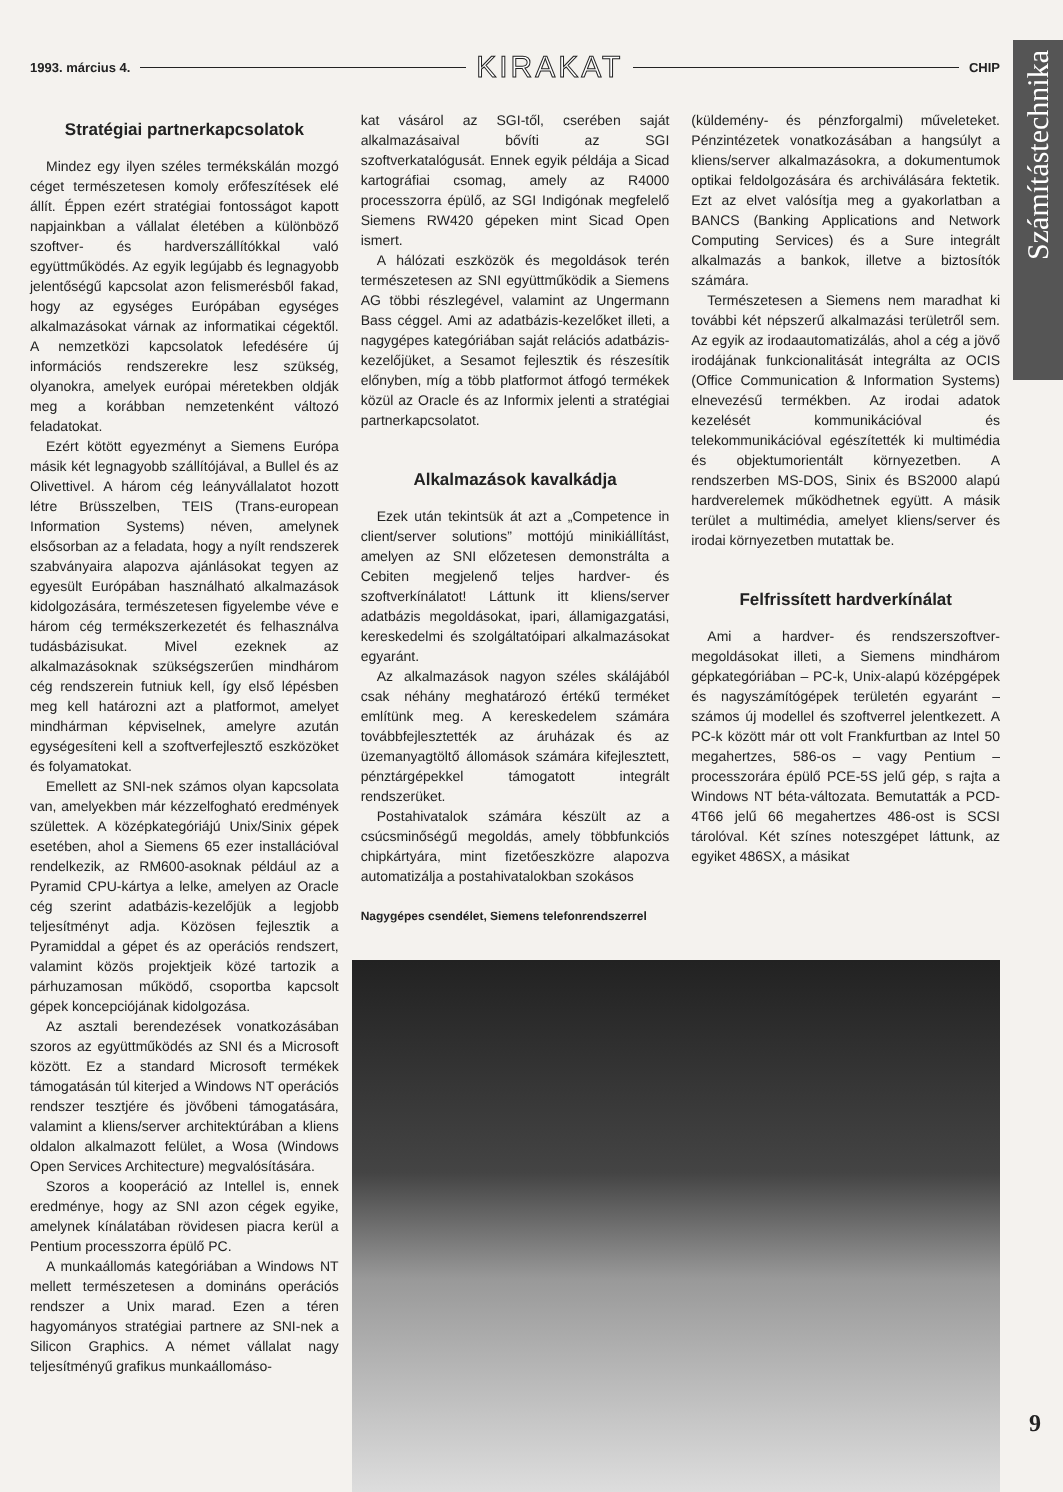1993. március 4. KIRAKAT CHIP
Számítástechnika
Stratégiai partnerkapcsolatok
Mindez egy ilyen széles termékskálán mozgó céget természetesen komoly erőfeszítések elé állít. Éppen ezért stratégiai fontosságot kapott napjainkban a vállalat életében a különböző szoftver- és hardverszállítókkal való együttműködés. Az egyik legújabb és legnagyobb jelentőségű kapcsolat azon felismerésből fakad, hogy az egységes Európában egységes alkalmazásokat várnak az informatikai cégektől. A nemzetközi kapcsolatok lefedésére új információs rendszerekre lesz szükség, olyanokra, amelyek európai méretekben oldják meg a korábban nemzetenként változó feladatokat.
Ezért kötött egyezményt a Siemens Európa másik két legnagyobb szállítójával, a Bullel és az Olivettivel. A három cég leányvállalatot hozott létre Brüsszelben, TEIS (Trans-european Information Systems) néven, amelynek elsősorban az a feladata, hogy a nyílt rendszerek szabványaira alapozva ajánlásokat tegyen az egyesült Európában használható alkalmazások kidolgozására, természetesen figyelembe véve e három cég termékszerkezetét és felhasználva tudásbázisukat. Mivel ezeknek az alkalmazásoknak szükségszerűen mindhárom cég rendszerein futniuk kell, így első lépésben meg kell határozni azt a platformot, amelyet mindhárman képviselnek, amelyre azután egységesíteni kell a szoftverfejlesztő eszközöket és folyamatokat.
Emellett az SNI-nek számos olyan kapcsolata van, amelyekben már kézzelfogható eredmények születtek. A középkategóriájú Unix/Sinix gépek esetében, ahol a Siemens 65 ezer installációval rendelkezik, az RM600-asoknak például az a Pyramid CPU-kártya a lelke, amelyen az Oracle cég szerint adatbázis-kezelőjük a legjobb teljesítményt adja. Közösen fejlesztik a Pyramiddal a gépet és az operációs rendszert, valamint közös projektjeik közé tartozik a párhuzamosan működő, csoportba kapcsolt gépek koncepciójának kidolgozása.
Az asztali berendezések vonatkozásában szoros az együttműködés az SNI és a Microsoft között. Ez a standard Microsoft termékek támogatásán túl kiterjed a Windows NT operációs rendszer tesztjére és jövőbeni támogatására, valamint a kliens/server architektúrában a kliens oldalon alkalmazott felület, a Wosa (Windows Open Services Architecture) megvalósítására.
Szoros a kooperáció az Intellel is, ennek eredménye, hogy az SNI azon cégek egyike, amelynek kínálatában rövidesen piacra kerül a Pentium processzorra épülő PC.
A munkaállomás kategóriában a Windows NT mellett természetesen a domináns operációs rendszer a Unix marad. Ezen a téren hagyományos stratégiai partnere az SNI-nek a Silicon Graphics. A német vállalat nagy teljesítményű grafikus munkaállomáso-
kat vásárol az SGI-től, cserében saját alkalmazásaival bővíti az SGI szoftverkatalógusát. Ennek egyik példája a Sicad kartográfiai csomag, amely az R4000 processzorra épülő, az SGI Indigónak megfelelő Siemens RW420 gépeken mint Sicad Open ismert.
A hálózati eszközök és megoldások terén természetesen az SNI együttműködik a Siemens AG többi részlegével, valamint az Ungermann Bass céggel. Ami az adatbázis-kezelőket illeti, a nagygépes kategóriában saját relációs adatbázis-kezelőjüket, a Sesamot fejlesztik és részesítik előnyben, míg a több platformot átfogó termékek közül az Oracle és az Informix jelenti a stratégiai partnerkapcsolatot.
Alkalmazások kavalkádja
Ezek után tekintsük át azt a „Competence in client/server solutions” mottójú minikiállítást, amelyen az SNI előzetesen demonstrálta a Cebiten megjelenő teljes hardver- és szoftverkínálatot! Láttunk itt kliens/server adatbázis megoldásokat, ipari, államigazgatási, kereskedelmi és szolgáltatóipari alkalmazásokat egyaránt.
Az alkalmazások nagyon széles skálájából csak néhány meghatározó értékű terméket említünk meg. A kereskedelem számára továbbfejlesztették az áruházak és az üzemanyagtöltő állomások számára kifejlesztett, pénztárgépekkel támogatott integrált rendszerüket.
Postahivatalok számára készült az a csúcsminőségű megoldás, amely többfunkciós chipkártyára, mint fizetőeszközre alapozva automatizálja a postahivatalokban szokásos
Nagygépes csendélet, Siemens telefonrendszerrel
(küldemény- és pénzforgalmi) műveleteket. Pénzintézetek vonatkozásában a hangsúlyt a kliens/server alkalmazásokra, a dokumentumok optikai feldolgozására és archiválására fektetik. Ezt az elvet valósítja meg a gyakorlatban a BANCS (Banking Applications and Network Computing Services) és a Sure integrált alkalmazás a bankok, illetve a biztosítók számára.
Természetesen a Siemens nem maradhat ki további két népszerű alkalmazási területről sem. Az egyik az irodaautomatizálás, ahol a cég a jövő irodájának funkcionalitását integrálta az OCIS (Office Communication & Information Systems) elnevezésű termékben. Az irodai adatok kezelését kommunikációval és telekommunikációval egészítették ki multimédia és objektumorientált környezetben. A rendszerben MS-DOS, Sinix és BS2000 alapú hardverelemek működhetnek együtt. A másik terület a multimédia, amelyet kliens/server és irodai környezetben mutattak be.
Felfrissített hardverkínálat
Ami a hardver- és rendszerszoftver-megoldásokat illeti, a Siemens mindhárom gépkategóriában – PC-k, Unix-alapú középgépek és nagyszámítógépek területén egyaránt – számos új modellel és szoftverrel jelentkezett. A PC-k között már ott volt Frankfurtban az Intel 50 megahertzes, 586-os – vagy Pentium – processzorára épülő PCE-5S jelű gép, s rajta a Windows NT béta-változata. Bemutatták a PCD-4T66 jelű 66 megahertzes 486-ost is SCSI tárolóval. Két színes noteszgépet láttunk, az egyiket 486SX, a másikat
9